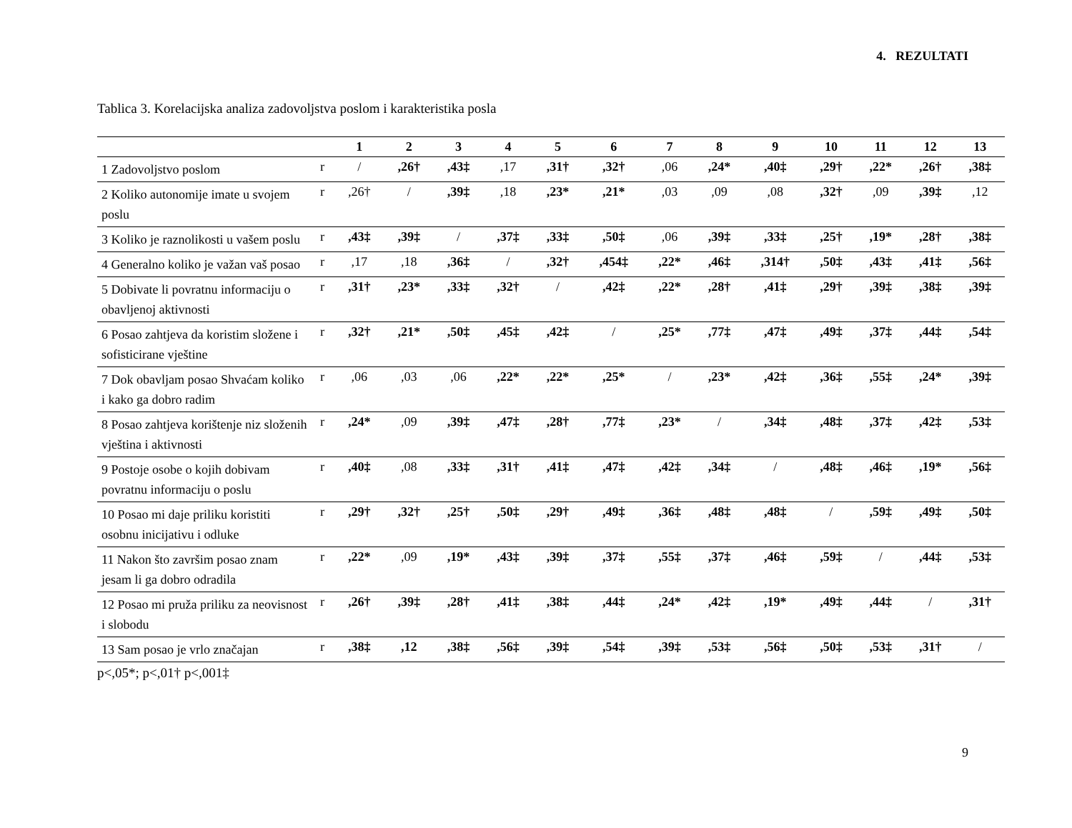4. REZULTATI
Tablica 3. Korelacijska analiza zadovoljstva poslom i karakteristika posla
| | | 1 | 2 | 3 | 4 | 5 | 6 | 7 | 8 | 9 | 10 | 11 | 12 | 13 |
| --- | --- | --- | --- | --- | --- | --- | --- | --- | --- | --- | --- | --- | --- | --- |
| 1 Zadovoljstvo poslom | r | / | ,26† | ,43‡ | ,17 | ,31† | ,32† | ,06 | ,24* | ,40‡ | ,29† | ,22* | ,26† | ,38‡ |
| 2 Koliko autonomije imate u svojem poslu | r | ,26† | / | ,39‡ | ,18 | ,23* | ,21* | ,03 | ,09 | ,08 | ,32† | ,09 | ,39‡ | ,12 |
| 3 Koliko je raznolikosti u vašem poslu | r | ,43‡ | ,39‡ | / | ,37‡ | ,33‡ | ,50‡ | ,06 | ,39‡ | ,33‡ | ,25† | ,19* | ,28† | ,38‡ |
| 4 Generalno koliko je važan vaš posao | r | ,17 | ,18 | ,36‡ | / | ,32† | ,454‡ | ,22* | ,46‡ | ,314† | ,50‡ | ,43‡ | ,41‡ | ,56‡ |
| 5 Dobivate li povratnu informaciju o obavljenoj aktivnosti | r | ,31† | ,23* | ,33‡ | ,32† | / | ,42‡ | ,22* | ,28† | ,41‡ | ,29† | ,39‡ | ,38‡ | ,39‡ |
| 6 Posao zahtjeva da koristim složene i sofisticirane vještine | r | ,32† | ,21* | ,50‡ | ,45‡ | ,42‡ | / | ,25* | ,77‡ | ,47‡ | ,49‡ | ,37‡ | ,44‡ | ,54‡ |
| 7 Dok obavljam posao Shvaćam koliko i kako ga dobro radim | r | ,06 | ,03 | ,06 | ,22* | ,22* | ,25* | / | ,23* | ,42‡ | ,36‡ | ,55‡ | ,24* | ,39‡ |
| 8 Posao zahtjeva korištenje niz složenih vještina i aktivnosti | r | ,24* | ,09 | ,39‡ | ,47‡ | ,28† | ,77‡ | ,23* | / | ,34‡ | ,48‡ | ,37‡ | ,42‡ | ,53‡ |
| 9 Postoje osobe o kojih dobivam povratnu informaciju o poslu | r | ,40‡ | ,08 | ,33‡ | ,31† | ,41‡ | ,47‡ | ,42‡ | ,34‡ | / | ,48‡ | ,46‡ | ,19* | ,56‡ |
| 10 Posao mi daje priliku koristiti osobnu inicijativu i odluke | r | ,29† | ,32† | ,25† | ,50‡ | ,29† | ,49‡ | ,36‡ | ,48‡ | ,48‡ | / | ,59‡ | ,49‡ | ,50‡ |
| 11 Nakon što završim posao znam jesam li ga dobro odradila | r | ,22* | ,09 | ,19* | ,43‡ | ,39‡ | ,37‡ | ,55‡ | ,37‡ | ,46‡ | ,59‡ | / | ,44‡ | ,53‡ |
| 12 Posao mi pruža priliku za neovisnost i slobodu | r | ,26† | ,39‡ | ,28† | ,41‡ | ,38‡ | ,44‡ | ,24* | ,42‡ | ,19* | ,49‡ | ,44‡ | / | ,31† |
| 13 Sam posao je vrlo značajan | r | ,38‡ | ,12 | ,38‡ | ,56‡ | ,39‡ | ,54‡ | ,39‡ | ,53‡ | ,56‡ | ,50‡ | ,53‡ | ,31† | / |
p<,05*; p<,01† p<,001‡
9